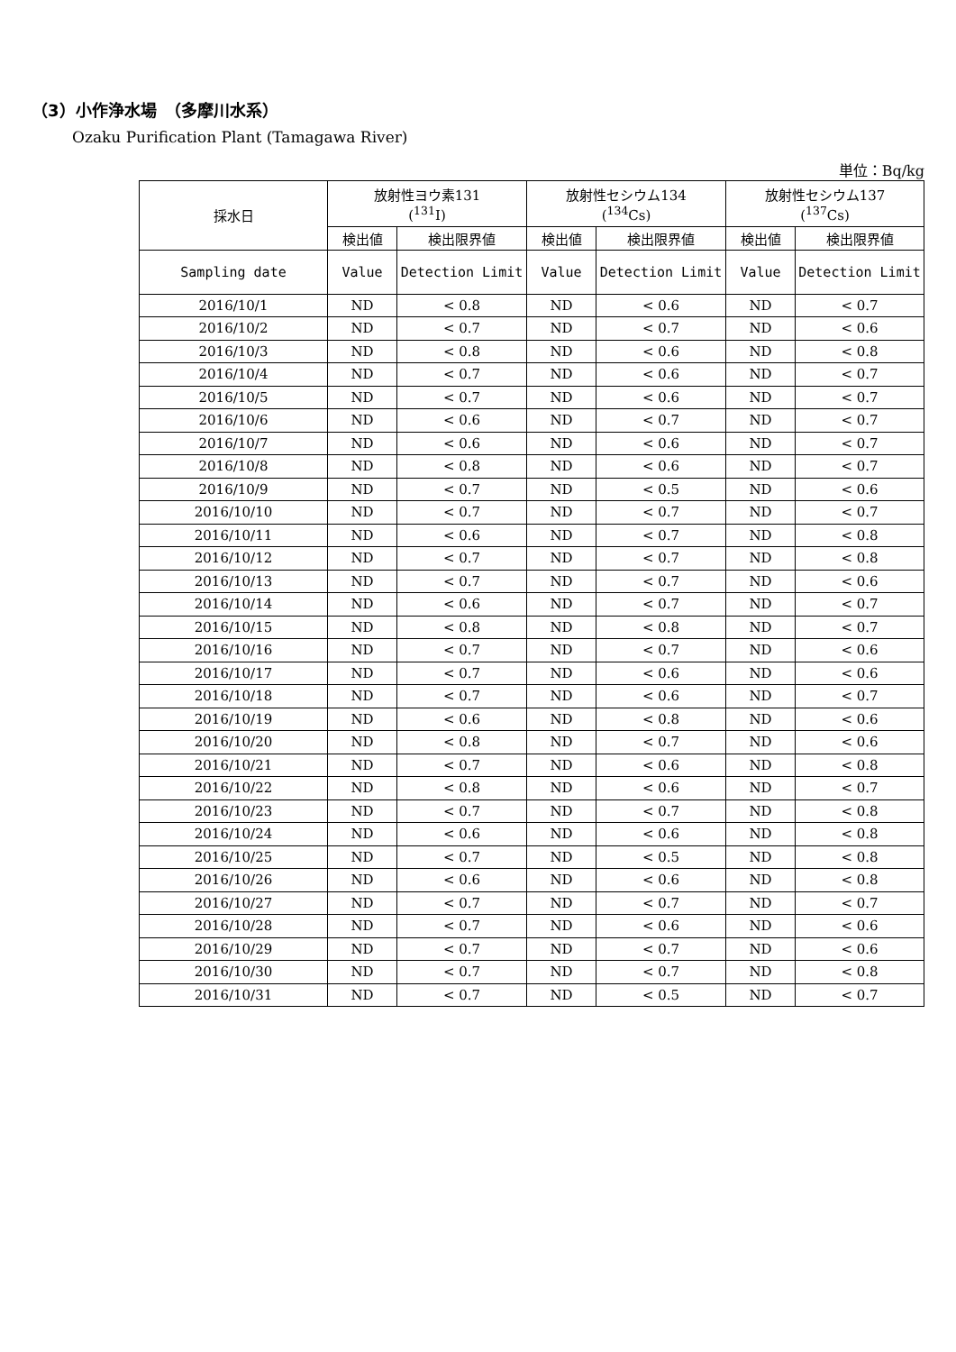（3）小作浄水場　（多摩川水系）
Ozaku Purification Plant (Tamagawa River)
単位：Bq/kg
| 採水日 | 放射性ヨウ素131 (<sup>131</sup>I) | | 放射性セシウム134 (<sup>134</sup>Cs) | | 放射性セシウム137 (<sup>137</sup>Cs) | |
| --- | --- | --- | --- | --- | --- | --- |
| | 検出値 | 検出限界値 | 検出値 | 検出限界値 | 検出値 | 検出限界値 |
| Sampling date | Value | Detection Limit | Value | Detection Limit | Value | Detection Limit |
| 2016/10/1 | ND | < 0.8 | ND | < 0.6 | ND | < 0.7 |
| 2016/10/2 | ND | < 0.7 | ND | < 0.7 | ND | < 0.6 |
| 2016/10/3 | ND | < 0.8 | ND | < 0.6 | ND | < 0.8 |
| 2016/10/4 | ND | < 0.7 | ND | < 0.6 | ND | < 0.7 |
| 2016/10/5 | ND | < 0.7 | ND | < 0.6 | ND | < 0.7 |
| 2016/10/6 | ND | < 0.6 | ND | < 0.7 | ND | < 0.7 |
| 2016/10/7 | ND | < 0.6 | ND | < 0.6 | ND | < 0.7 |
| 2016/10/8 | ND | < 0.8 | ND | < 0.6 | ND | < 0.7 |
| 2016/10/9 | ND | < 0.7 | ND | < 0.5 | ND | < 0.6 |
| 2016/10/10 | ND | < 0.7 | ND | < 0.7 | ND | < 0.7 |
| 2016/10/11 | ND | < 0.6 | ND | < 0.7 | ND | < 0.8 |
| 2016/10/12 | ND | < 0.7 | ND | < 0.7 | ND | < 0.8 |
| 2016/10/13 | ND | < 0.7 | ND | < 0.7 | ND | < 0.6 |
| 2016/10/14 | ND | < 0.6 | ND | < 0.7 | ND | < 0.7 |
| 2016/10/15 | ND | < 0.8 | ND | < 0.8 | ND | < 0.7 |
| 2016/10/16 | ND | < 0.7 | ND | < 0.7 | ND | < 0.6 |
| 2016/10/17 | ND | < 0.7 | ND | < 0.6 | ND | < 0.6 |
| 2016/10/18 | ND | < 0.7 | ND | < 0.6 | ND | < 0.7 |
| 2016/10/19 | ND | < 0.6 | ND | < 0.8 | ND | < 0.6 |
| 2016/10/20 | ND | < 0.8 | ND | < 0.7 | ND | < 0.6 |
| 2016/10/21 | ND | < 0.7 | ND | < 0.6 | ND | < 0.8 |
| 2016/10/22 | ND | < 0.8 | ND | < 0.6 | ND | < 0.7 |
| 2016/10/23 | ND | < 0.7 | ND | < 0.7 | ND | < 0.8 |
| 2016/10/24 | ND | < 0.6 | ND | < 0.6 | ND | < 0.8 |
| 2016/10/25 | ND | < 0.7 | ND | < 0.5 | ND | < 0.8 |
| 2016/10/26 | ND | < 0.6 | ND | < 0.6 | ND | < 0.8 |
| 2016/10/27 | ND | < 0.7 | ND | < 0.7 | ND | < 0.7 |
| 2016/10/28 | ND | < 0.7 | ND | < 0.6 | ND | < 0.6 |
| 2016/10/29 | ND | < 0.7 | ND | < 0.7 | ND | < 0.6 |
| 2016/10/30 | ND | < 0.7 | ND | < 0.7 | ND | < 0.8 |
| 2016/10/31 | ND | < 0.7 | ND | < 0.5 | ND | < 0.7 |